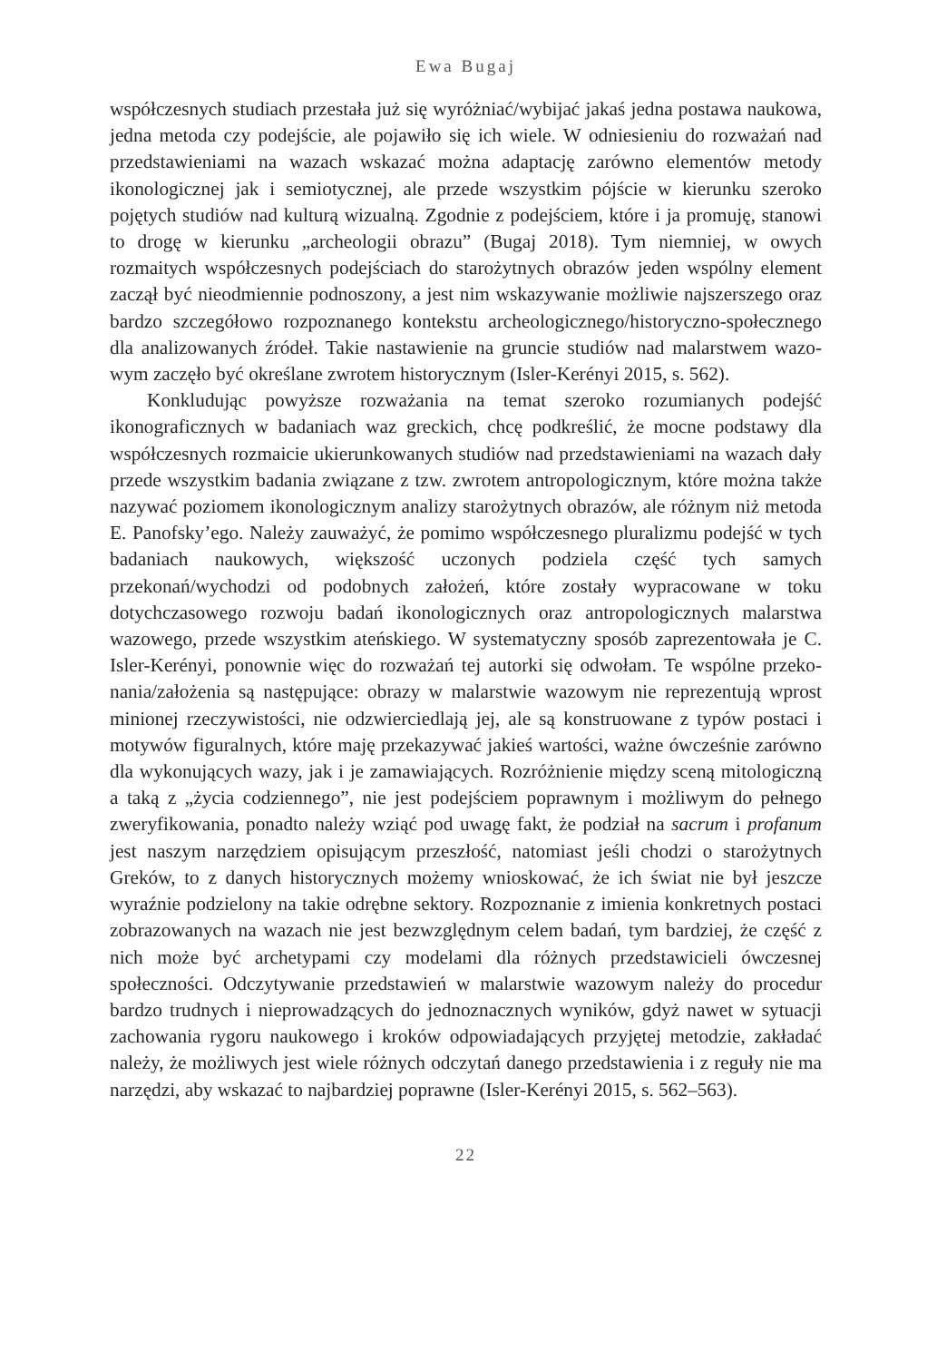Ewa Bugaj
współczesnych studiach przestała już się wyróżniać/wybijać jakaś jedna postawa naukowa, jedna metoda czy podejście, ale pojawiło się ich wiele. W odniesieniu do rozważań nad przedstawieniami na wazach wskazać można adaptację zarówno elementów metody ikonologicznej jak i semiotycznej, ale przede wszystkim pój­ście w kierunku szeroko pojętych studiów nad kulturą wizualną. Zgodnie z po­dejściem, które i ja promuję, stanowi to drogę w kierunku „archeologii obrazu” (Bugaj 2018). Tym niemniej, w owych rozmaitych współczesnych podejściach do starożytnych obrazów jeden wspólny element zaczął być nieodmiennie podno­szony, a jest nim wskazywanie możliwie najszerszego oraz bardzo szczegółowo rozpoznanego kontekstu archeologicznego/historyczno-społecznego dla analizo­wanych źródeł. Takie nastawienie na gruncie studiów nad malarstwem wazo­wym zaczęło być określane zwrotem historycznym (Isler-Kerényi 2015, s. 562).
Konkludując powyższe rozważania na temat szeroko rozumianych podejść ikonograficznych w badaniach waz greckich, chcę podkreślić, że mocne podsta­wy dla współczesnych rozmaicie ukierunkowanych studiów nad przedstawienia­mi na wazach dały przede wszystkim badania związane z tzw. zwrotem antro­pologicznym, które można także nazywać poziomem ikonologicznym analizy starożytnych obrazów, ale różnym niż metoda E. Panofsky’ego. Należy zauwa­żyć, że pomimo współczesnego pluralizmu podejść w tych badaniach nauko­wych, większość uczonych podziela część tych samych przekonań/wychodzi od podobnych założeń, które zostały wypracowane w toku dotychczasowego rozwo­ju badań ikonologicznych oraz antropologicznych malarstwa wazowego, przede wszystkim ateńskiego. W systematyczny sposób zaprezentowała je C. Isler-Keré­nyi, ponownie więc do rozważań tej autorki się odwołam. Te wspólne przeko­nania/założenia są następujące: obrazy w malarstwie wazowym nie reprezentu­ją wprost minionej rzeczywistości, nie odzwierciedlają jej, ale są konstruowane z typów postaci i motywów figuralnych, które maję przekazywać jakieś warto­ści, ważne ówcześnie zarówno dla wykonujących wazy, jak i je zamawiających. Rozróżnienie między sceną mitologiczną a taką z „życia codziennego”, nie jest podejściem poprawnym i możliwym do pełnego zweryfikowania, ponadto należy wziąć pod uwagę fakt, że podział na sacrum i profanum jest naszym narzędziem opisującym przeszłość, natomiast jeśli chodzi o starożytnych Greków, to z da­nych historycznych możemy wnioskować, że ich świat nie był jeszcze wyraźnie podzielony na takie odrębne sektory. Rozpoznanie z imienia konkretnych postaci zobrazowanych na wazach nie jest bezwzględnym celem badań, tym bardziej, że część z nich może być archetypami czy modelami dla różnych przedstawicie­li ówczesnej społeczności. Odczytywanie przedstawień w malarstwie wazowym należy do procedur bardzo trudnych i nieprowadzących do jednoznacznych wy­ników, gdyż nawet w sytuacji zachowania rygoru naukowego i kroków odpowia­dających przyjętej metodzie, zakładać należy, że możliwych jest wiele różnych odczytań danego przedstawienia i z reguły nie ma narzędzi, aby wskazać to naj­bardziej poprawne (Isler-Kerényi 2015, s. 562–563).
22